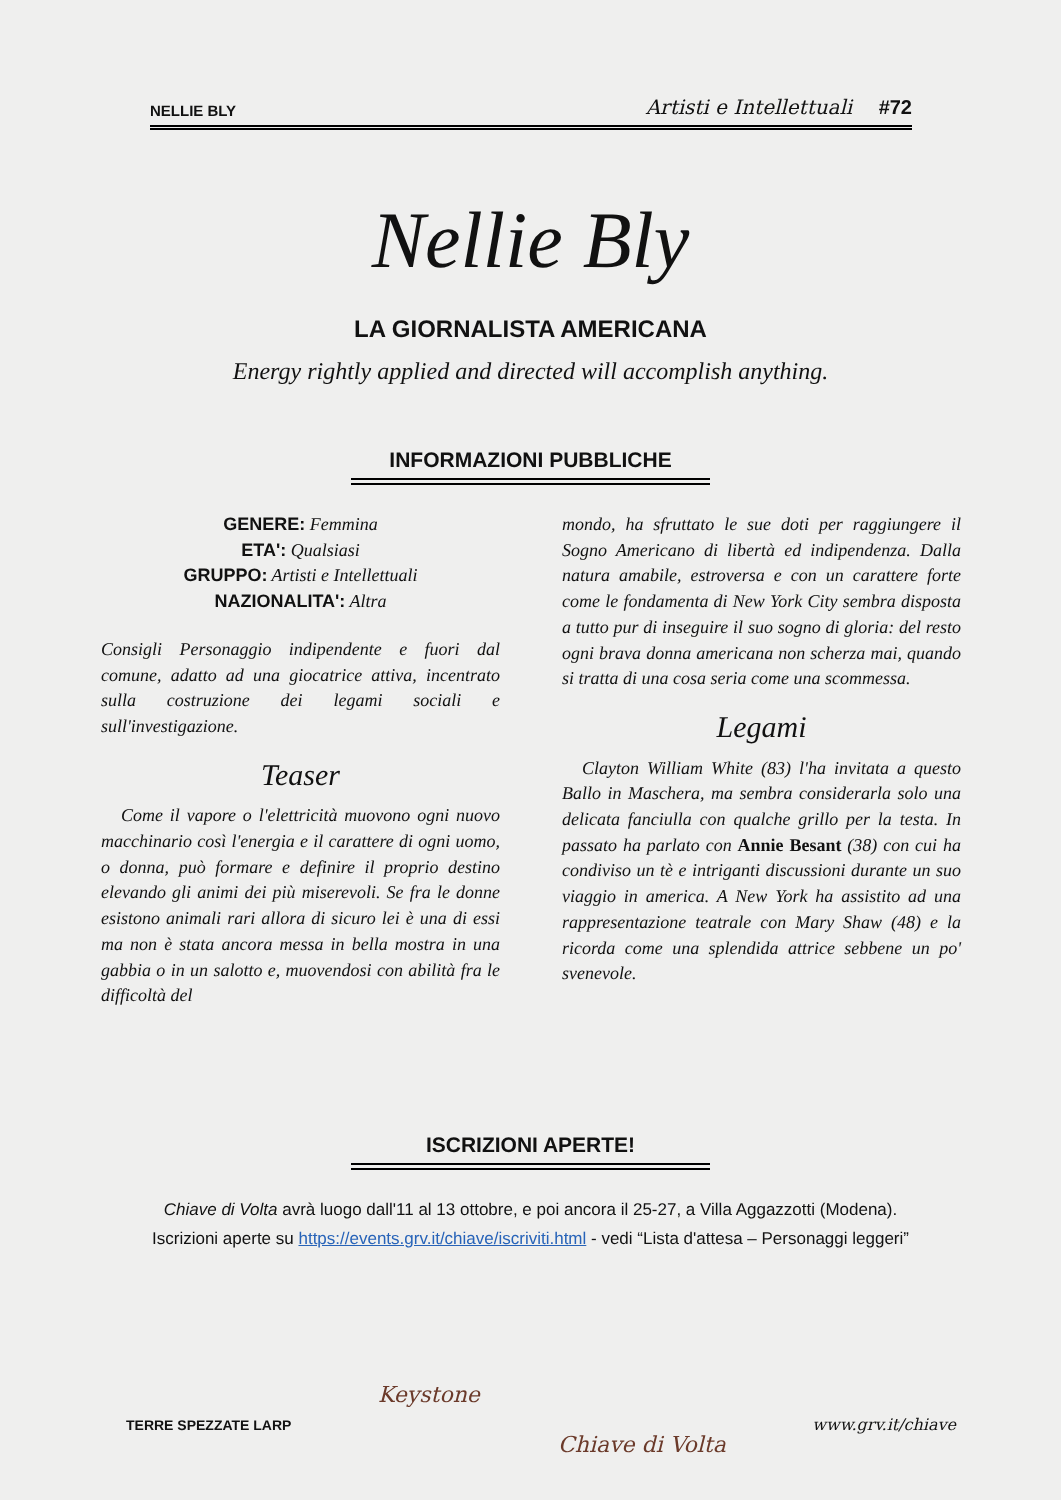NELLIE BLY Artisti e Intellettuali #72
Nellie Bly
LA GIORNALISTA AMERICANA
Energy rightly applied and directed will accomplish anything.
INFORMAZIONI PUBBLICHE
GENERE: Femmina
ETA': Qualsiasi
GRUPPO: Artisti e Intellettuali
NAZIONALITA': Altra
Consigli Personaggio indipendente e fuori dal comune, adatto ad una giocatrice attiva, incentrato sulla costruzione dei legami sociali e sull'investigazione.
Teaser
Come il vapore o l'elettricità muovono ogni nuovo macchinario così l'energia e il carattere di ogni uomo, o donna, può formare e definire il proprio destino elevando gli animi dei più miserevoli. Se fra le donne esistono animali rari allora di sicuro lei è una di essi ma non è stata ancora messa in bella mostra in una gabbia o in un salotto e, muovendosi con abilità fra le difficoltà del
mondo, ha sfruttato le sue doti per raggiungere il Sogno Americano di libertà ed indipendenza. Dalla natura amabile, estroversa e con un carattere forte come le fondamenta di New York City sembra disposta a tutto pur di inseguire il suo sogno di gloria: del resto ogni brava donna americana non scherza mai, quando si tratta di una cosa seria come una scommessa.
Legami
Clayton William White (83) l'ha invitata a questo Ballo in Maschera, ma sembra considerarla solo una delicata fanciulla con qualche grillo per la testa. In passato ha parlato con Annie Besant (38) con cui ha condiviso un tè e intriganti discussioni durante un suo viaggio in america. A New York ha assistito ad una rappresentazione teatrale con Mary Shaw (48) e la ricorda come una splendida attrice sebbene un po' svenevole.
ISCRIZIONI APERTE!
Chiave di Volta avrà luogo dall'11 al 13 ottobre, e poi ancora il 25-27, a Villa Aggazzotti (Modena).
Iscrizioni aperte su https://events.grv.it/chiave/iscriviti.html - vedi “Lista d'attesa – Personaggi leggeri”
Keystone
Chiave di Volta
TERRE SPEZZATE LARP www.grv.it/chiave